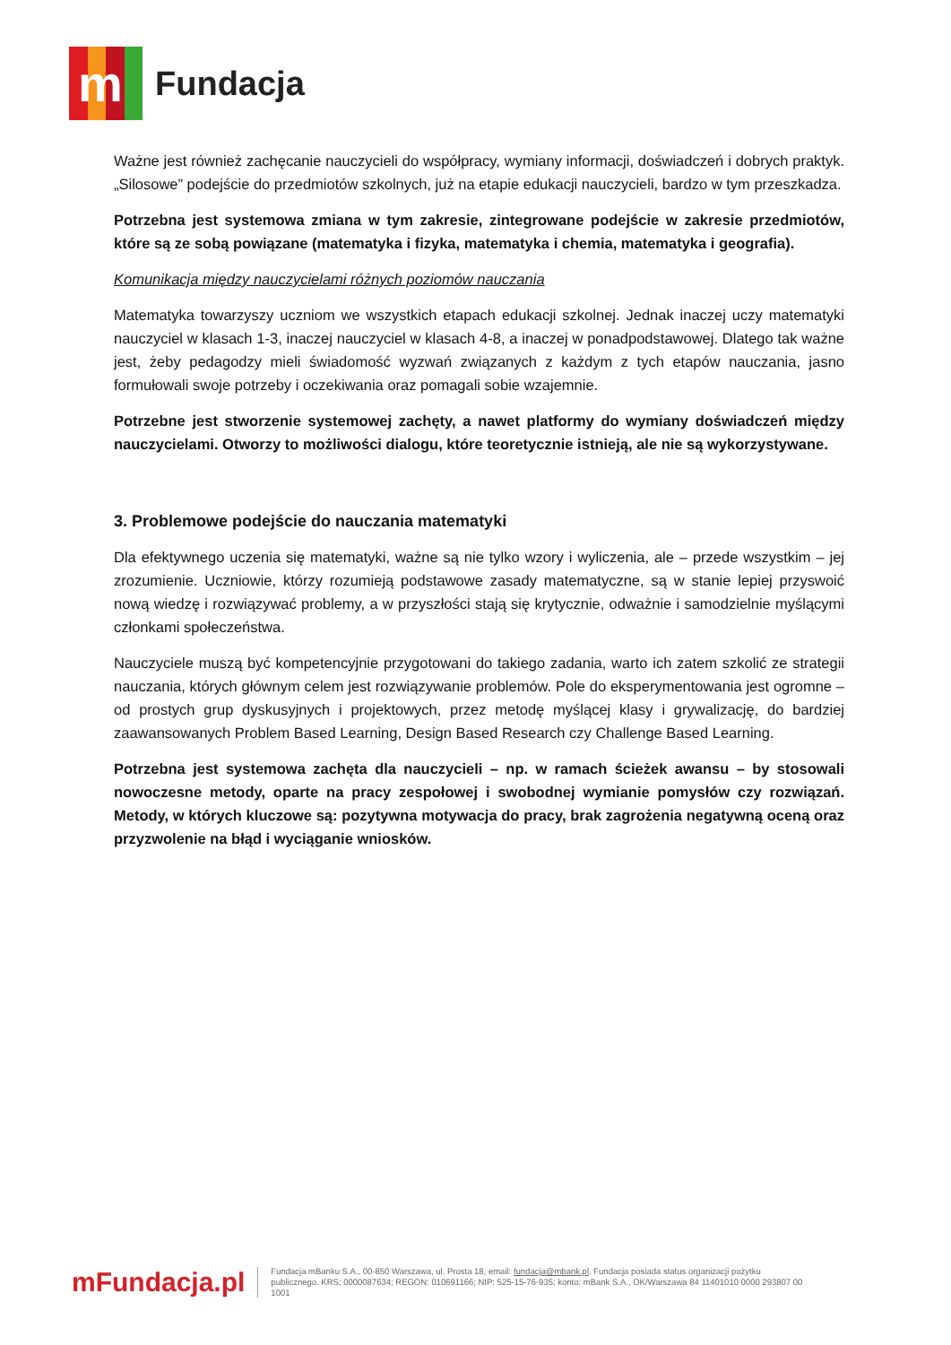m
Fundacja
Ważne jest również zachęcanie nauczycieli do współpracy, wymiany informacji, doświadczeń i dobrych praktyk. „Silosowe” podejście do przedmiotów szkolnych, już na etapie edukacji nauczycieli, bardzo w tym przeszkadza.
Potrzebna jest systemowa zmiana w tym zakresie, zintegrowane podejście w zakresie przedmiotów, które są ze sobą powiązane (matematyka i fizyka, matematyka i chemia, matematyka i geografia).
Komunikacja między nauczycielami różnych poziomów nauczania
Matematyka towarzyszy uczniom we wszystkich etapach edukacji szkolnej. Jednak inaczej uczy matematyki nauczyciel w klasach 1-3, inaczej nauczyciel w klasach 4-8, a inaczej w ponadpodstawowej. Dlatego tak ważne jest, żeby pedagodzy mieli świadomość wyzwań związanych z każdym z tych etapów nauczania, jasno formułowali swoje potrzeby i oczekiwania oraz pomagali sobie wzajemnie.
Potrzebne jest stworzenie systemowej zachęty, a nawet platformy do wymiany doświadczeń między nauczycielami. Otworzy to możliwości dialogu, które teoretycznie istnieją, ale nie są wykorzystywane.
3. Problemowe podejście do nauczania matematyki
Dla efektywnego uczenia się matematyki, ważne są nie tylko wzory i wyliczenia, ale – przede wszystkim – jej zrozumienie. Uczniowie, którzy rozumieją podstawowe zasady matematyczne, są w stanie lepiej przyswoić nową wiedzę i rozwiązywać problemy, a w przyszłości stają się krytycznie, odważnie i samodzielnie myślącymi członkami społeczeństwa.
Nauczyciele muszą być kompetencyjnie przygotowani do takiego zadania, warto ich zatem szkolić ze strategii nauczania, których głównym celem jest rozwiązywanie problemów. Pole do eksperymentowania jest ogromne – od prostych grup dyskusyjnych i projektowych, przez metodę myślącej klasy i grywalizację, do bardziej zaawansowanych Problem Based Learning, Design Based Research czy Challenge Based Learning.
Potrzebna jest systemowa zachęta dla nauczycieli – np. w ramach ścieżek awansu – by stosowali nowoczesne metody, oparte na pracy zespołowej i swobodnej wymianie pomysłów czy rozwiązań. Metody, w których kluczowe są: pozytywna motywacja do pracy, brak zagrożenia negatywną oceną oraz przyzwolenie na błąd i wyciąganie wniosków.
mFundacja.pl
Fundacja mBanku S.A., 00-850 Warszawa, ul. Prosta 18, email: fundacja@mbank.pl. Fundacja posiada status organizacji pożytku publicznego. KRS: 0000087634; REGON: 010691166; NIP: 525-15-76-935; konto: mBank S.A., OK/Warszawa 84 11401010 0000 293807 00 1001